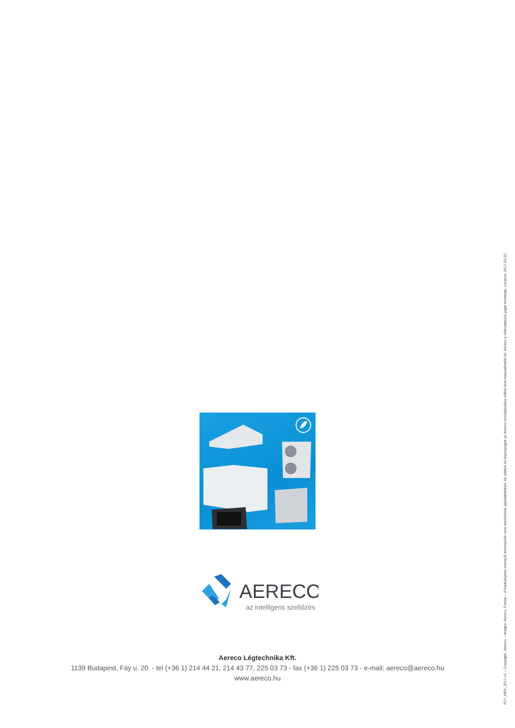AERECO
az intelligens szellőzés
Aereco Légtechnika Kft.
1139 Budapest, Fáy u. 20. - tel (+36 1) 214 44 21, 214 43 77, 225 03 73 - fax (+36 1) 225 03 73 - e-mail: aereco@aereco.hu
www.aereco.hu
FLY_HRV_2017-v1 – Copyright : Aereco – Images: Aereco, Fotolia – A kiadványban szereplő információk nem minősülnek ajánlattételnek. Az adatok és képanyagok az Aereco hozzájárulása nélkül nem használhatók fel. Aereco a változtatások jogát fenntartja. Lezárva: 2017.03.20.